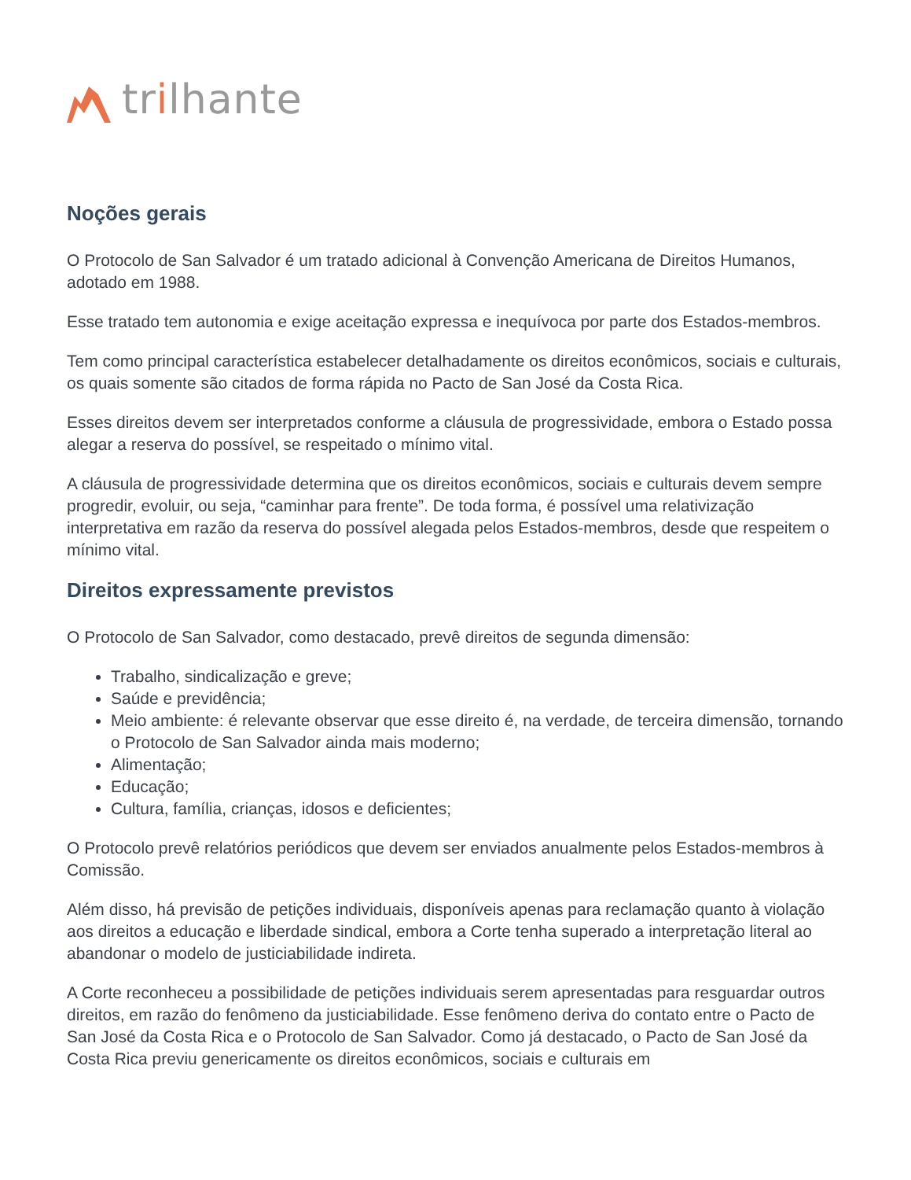tr i lhante
Noções gerais
O Protocolo de San Salvador é um tratado adicional à Convenção Americana de Direitos Humanos, adotado em 1988.
Esse tratado tem autonomia e exige aceitação expressa e inequívoca por parte dos Estados-membros.
Tem como principal característica estabelecer detalhadamente os direitos econômicos, sociais e culturais, os quais somente são citados de forma rápida no Pacto de San José da Costa Rica.
Esses direitos devem ser interpretados conforme a cláusula de progressividade, embora o Estado possa alegar a reserva do possível, se respeitado o mínimo vital.
A cláusula de progressividade determina que os direitos econômicos, sociais e culturais devem sempre progredir, evoluir, ou seja, “caminhar para frente”. De toda forma, é possível uma relativização interpretativa em razão da reserva do possível alegada pelos Estados-membros, desde que respeitem o mínimo vital.
Direitos expressamente previstos
O Protocolo de San Salvador, como destacado, prevê direitos de segunda dimensão:
Trabalho, sindicalização e greve;
Saúde e previdência;
Meio ambiente: é relevante observar que esse direito é, na verdade, de terceira dimensão, tornando o Protocolo de San Salvador ainda mais moderno;
Alimentação;
Educação;
Cultura, família, crianças, idosos e deficientes;
O Protocolo prevê relatórios periódicos que devem ser enviados anualmente pelos Estados-membros à Comissão.
Além disso, há previsão de petições individuais, disponíveis apenas para reclamação quanto à violação aos direitos a educação e liberdade sindical, embora a Corte tenha superado a interpretação literal ao abandonar o modelo de justiciabilidade indireta.
A Corte reconheceu a possibilidade de petições individuais serem apresentadas para resguardar outros direitos, em razão do fenômeno da justiciabilidade. Esse fenômeno deriva do contato entre o Pacto de San José da Costa Rica e o Protocolo de San Salvador. Como já destacado, o Pacto de San José da Costa Rica previu genericamente os direitos econômicos, sociais e culturais em